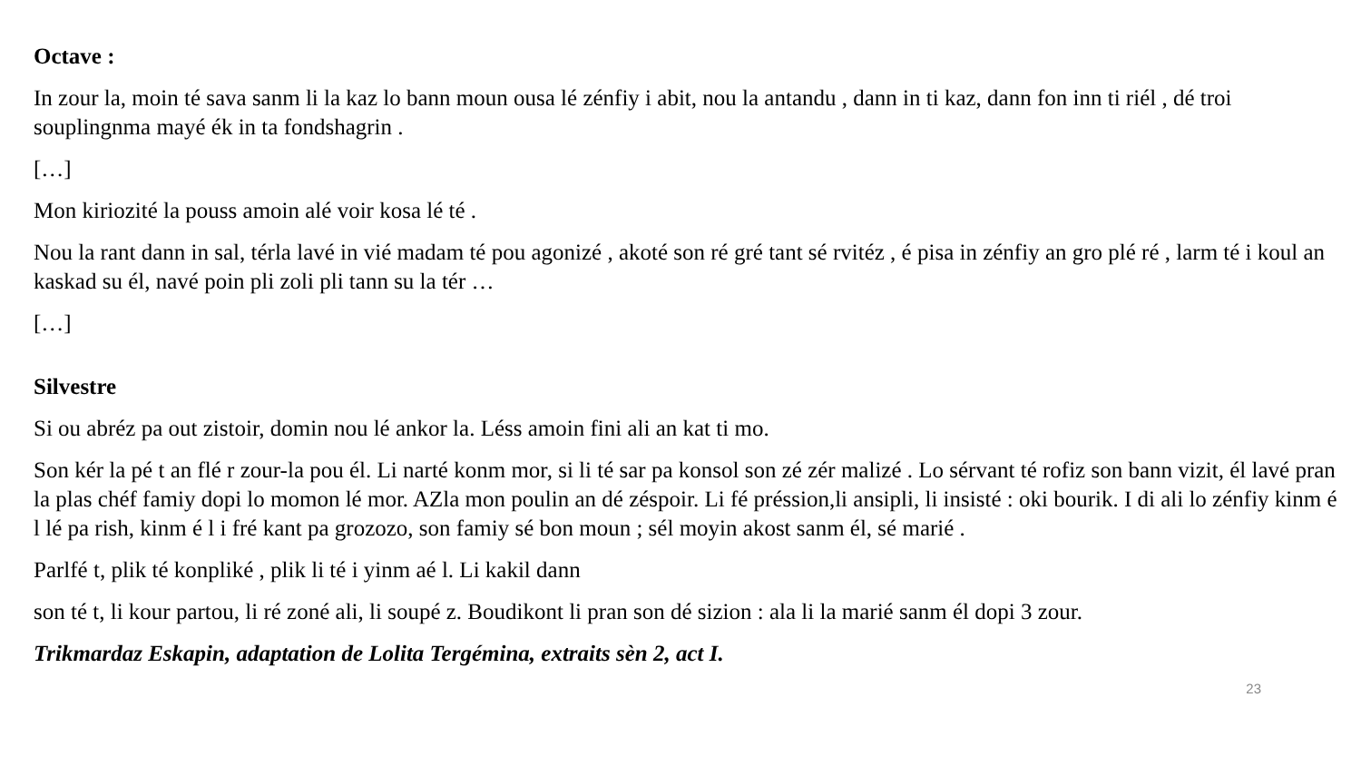Octave :
In zour la, moin té sava sanm li la kaz lo bann moun ousa lé zénfiy i abit, nou la antandu , dann in ti kaz, dann fon inn ti riél , dé troi souplingnma mayé ék in ta fondshagrin .
[…]
Mon kiriozité la pouss amoin alé voir kosa lé té .
Nou la rant dann in sal, térla lavé in vié madam té pou agonizé , akoté son ré gré tant sé rvitéz , é pisa in zénfiy an gro plé ré , larm té i koul an kaskad su él, navé poin pli zoli pli tann su la tér …
[…]
Silvestre
Si ou abréz pa out zistoir, domin nou lé ankor la. Léss amoin fini ali an kat ti mo.
Son kér la pé t an flé r zour-la pou él. Li narté konm mor, si li té sar pa konsol son zé zér malizé . Lo sérvant té rofiz son bann vizit, él lavé pran la plas chéf famiy dopi lo momon lé mor. AZla mon poulin an dé zéspoir. Li fé préssion,li ansipli, li insisté : oki bourik. I di ali lo zénfiy kinm é l lé pa rish, kinm é l i fré kant pa grozozo, son famiy sé bon moun ; sél moyin akost sanm él, sé marié .
Parlfé t, plik té konpliké , plik li té i yinm aé l. Li kakil dann
son té t, li kour partou, li ré zoné ali, li soupé z. Boudikont li pran son dé sizion : ala li la marié sanm él dopi 3 zour.
Trikmardaz Eskapin, adaptation de Lolita Tergémina, extraits sèn 2, act I.
23